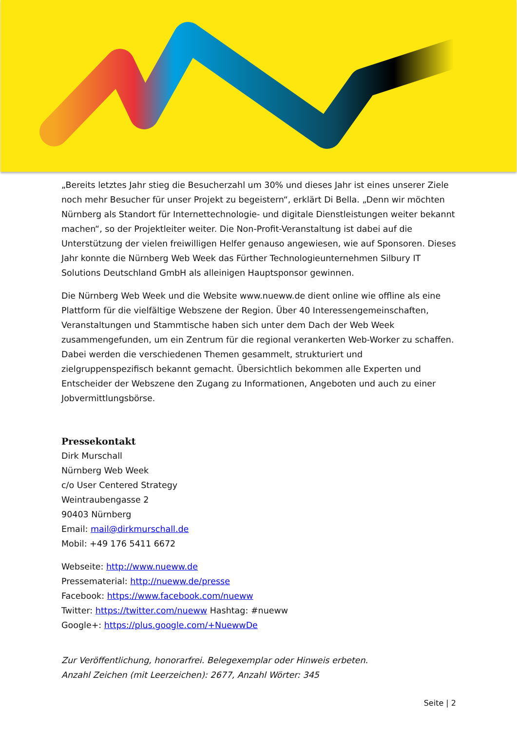„Bereits letztes Jahr stieg die Besucherzahl um 30% und dieses Jahr ist eines unserer Ziele noch mehr Besucher für unser Projekt zu begeistern“, erklärt Di Bella. „Denn wir möchten Nürnberg als Standort für Internettechnologie- und digitale Dienstleistungen weiter bekannt machen“, so der Projektleiter weiter. Die Non-Profit-Veranstaltung ist dabei auf die Unterstützung der vielen freiwilligen Helfer genauso angewiesen, wie auf Sponsoren. Dieses Jahr konnte die Nürnberg Web Week das Fürther Technologieunternehmen Silbury IT Solutions Deutschland GmbH als alleinigen Hauptsponsor gewinnen.
Die Nürnberg Web Week und die Website www.nueww.de dient online wie offline als eine Plattform für die vielfältige Webszene der Region. Über 40 Interessengemeinschaften, Veranstaltungen und Stammtische haben sich unter dem Dach der Web Week zusammengefunden, um ein Zentrum für die regional verankerten Web-Worker zu schaffen. Dabei werden die verschiedenen Themen gesammelt, strukturiert und zielgruppenspezifisch bekannt gemacht. Übersichtlich bekommen alle Experten und Entscheider der Webszene den Zugang zu Informationen, Angeboten und auch zu einer Jobvermittlungsbörse.
Pressekontakt
Dirk Murschall
Nürnberg Web Week
c/o User Centered Strategy
Weintraubengasse 2
90403 Nürnberg
Email: mail@dirkmurschall.de
Mobil: +49 176 5411 6672
Webseite: http://www.nueww.de
Pressematerial: http://nueww.de/presse
Facebook: https://www.facebook.com/nueww
Twitter: https://twitter.com/nueww Hashtag: #nueww
Google+: https://plus.google.com/+NuewwDe
Zur Veröffentlichung, honorarfrei. Belegexemplar oder Hinweis erbeten.
Anzahl Zeichen (mit Leerzeichen): 2677, Anzahl Wörter: 345
Seite | 2